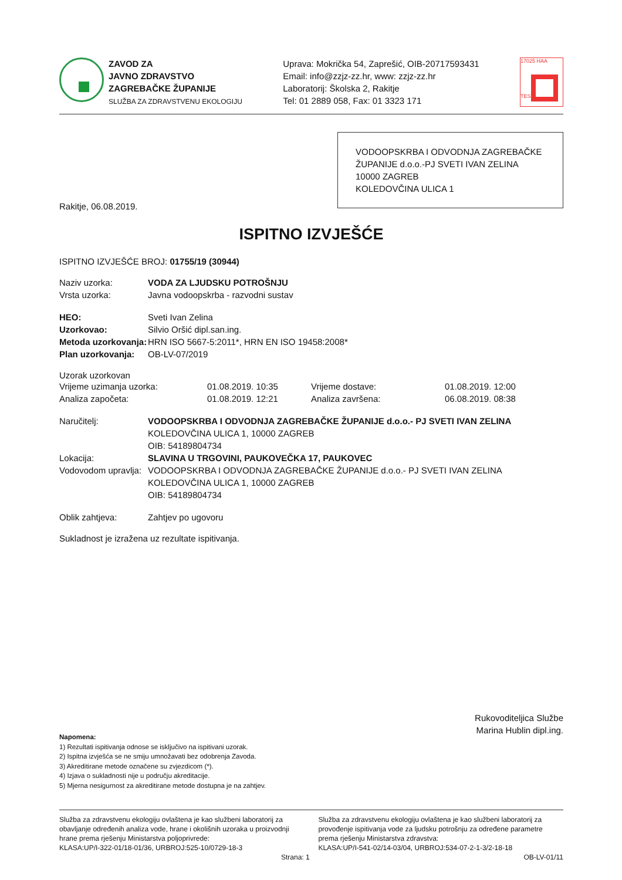ZAVOD ZA
JAVNO ZDRAVSTVO
ZAGREBAČKE ŽUPANIJE
SLUŽBA ZA ZDRAVSTVENU EKOLOGIJU
Uprava: Mokrička 54, Zaprešić, OIB-20717593431
Email: info@zzjz-zz.hr, www: zzjz-zz.hr
Laboratorij: Školska 2, Rakitje
Tel: 01 2889 058, Fax: 01 3323 171
17025 HAA
TEST
VODOOPSKRBA I ODVODNJA ZAGREBAČKE
ŽUPANIJE d.o.o.-PJ SVETI IVAN ZELINA
10000 ZAGREB
KOLEDOVČINA ULICA 1
Rakitje, 06.08.2019.
ISPITNO IZVJEŠĆE
ISPITNO IZVJEŠĆE BROJ: 01755/19 (30944)
Naziv uzorka: VODA ZA LJUDSKU POTROŠNJU
Vrsta uzorka:
Javna vodoopskrba - razvodni sustav
HEO:
Sveti Ivan Zelina
Uzorkovao:
Silvio Oršić dipl.san.ing.
Metoda uzorkovanja:
HRN ISO 5667-5:2011*, HRN EN ISO 19458:2008*
Plan uzorkovanja:
OB-LV-07/2019
Uzorak uzorkovan
Vrijeme uzimanja uzorka: 01.08.2019. 10:35 Vrijeme dostave:
01.08.2019. 12:00
Analiza započeta: 01.08.2019. 12:21 Analiza završena:
06.08.2019. 08:38
Naručitelj: VODOOPSKRBA I ODVODNJA ZAGREBAČKE ŽUPANIJE d.o.o.- PJ SVETI IVAN ZELINA
KOLEDOVČINA ULICA 1, 10000 ZAGREB
OIB: 54189804734
Lokacija: SLAVINA U TRGOVINI, PAUKOVEČKA 17, PAUKOVEC
Vodovodom upravlja:
VODOOPSKRBA I ODVODNJA ZAGREBAČKE ŽUPANIJE d.o.o.- PJ SVETI IVAN ZELINA
KOLEDOVČINA ULICA 1, 10000 ZAGREB
OIB: 54189804734
Oblik zahtjeva:
Zahtjev po ugovoru
Sukladnost je izražena uz rezultate ispitivanja.
Rukovoditeljica Službe
Marina Hublin dipl.ing.
Napomena:
1) Rezultati ispitivanja odnose se isključivo na ispitivani uzorak.
2) Ispitna izvješća se ne smiju umnožavati bez odobrenja Zavoda.
3) Akreditirane metode označene su zvjezdicom (*).
4) Izjava o sukladnosti nije u području akreditacije.
5) Mjerna nesigurnost za akreditirane metode dostupna je na zahtjev.
Služba za zdravstvenu ekologiju ovlaštena je kao službeni laboratorij za
obavljanje određenih analiza vode, hrane i okolišnih uzoraka u proizvodnji
hrane prema rješenju Ministarstva poljoprivrede:
KLASA:UP/I-322-01/18-01/36, URBROJ:525-10/0729-18-3
Strana: 1
Služba za zdravstvenu ekologiju ovlaštena je kao službeni laboratorij za
provođenje ispitivanja vode za ljudsku potrošnju za određene parametre
prema rješenju Ministarstva zdravstva:
KLASA:UP/I-541-02/14-03/04, URBROJ:534-07-2-1-3/2-18-18
OB-LV-01/11